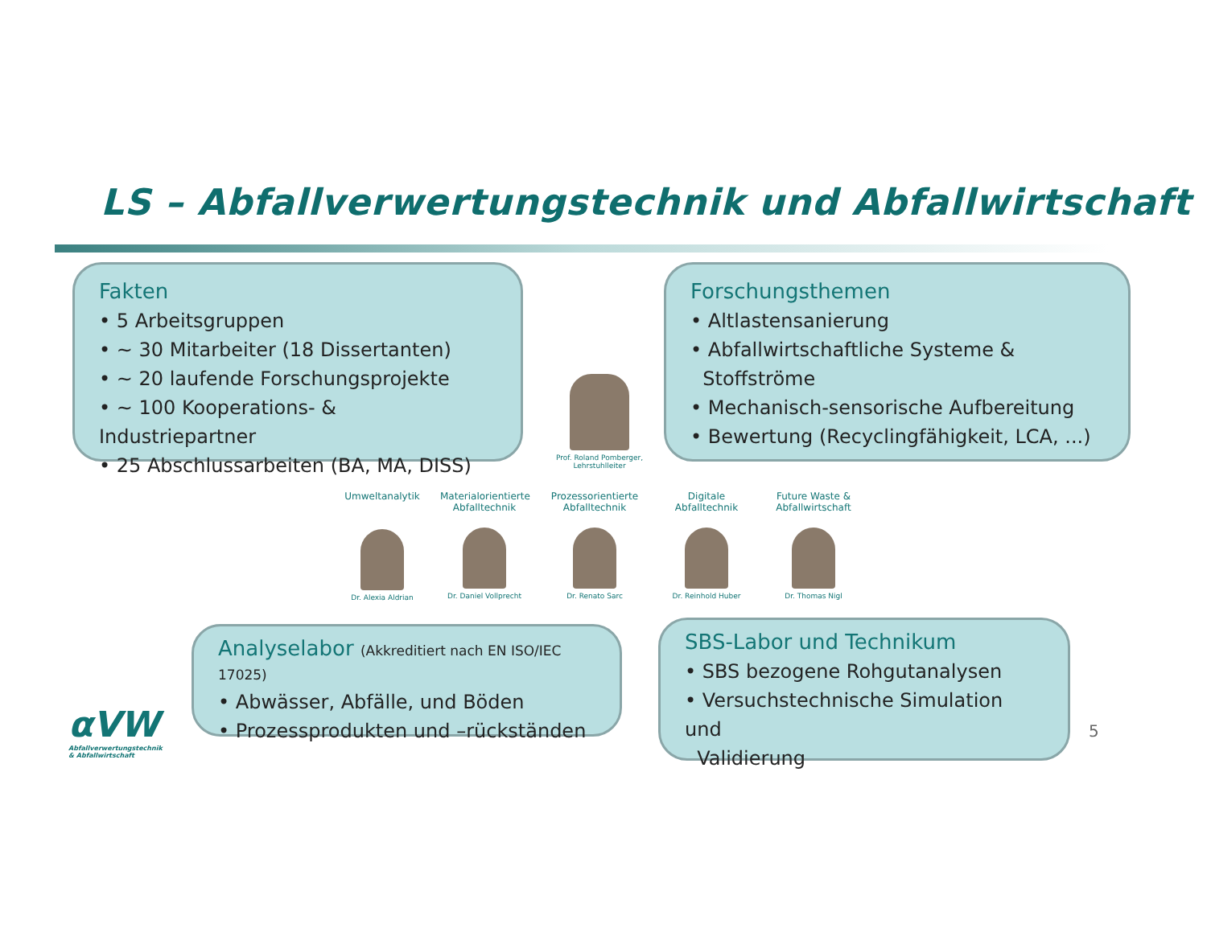LS – Abfallverwertungstechnik und Abfallwirtschaft
Fakten
• 5 Arbeitsgruppen
• ~ 30 Mitarbeiter (18 Dissertanten)
• ~ 20 laufende Forschungsprojekte
• ~ 100 Kooperations- & Industriepartner
• 25 Abschlussarbeiten (BA, MA, DISS)
Prof. Roland Pomberger, Lehrstuhlleiter
Forschungsthemen
• Altlastensanierung
• Abfallwirtschaftliche Systeme &
Stoffströme
• Mechanisch-sensorische Aufbereitung
• Bewertung (Recyclingfähigkeit, LCA, ...)
Umweltanalytik
Dr. Alexia Aldrian
Materialorientierte Abfalltechnik
Dr. Daniel Vollprecht
Prozessorientierte Abfalltechnik
Dr. Renato Sarc
Digitale Abfalltechnik
Dr. Reinhold Huber
Future Waste & Abfallwirtschaft
Dr. Thomas Nigl
Analyselabor (Akkreditiert nach EN ISO/IEC 17025)
• Abwässer, Abfälle, und Böden
• Prozessprodukten und –rückständen
SBS-Labor und Technikum
• SBS bezogene Rohgutanalysen
• Versuchstechnische Simulation und
Validierung
αVW
Abfallverwertungstechnik
& Abfallwirtschaft
5